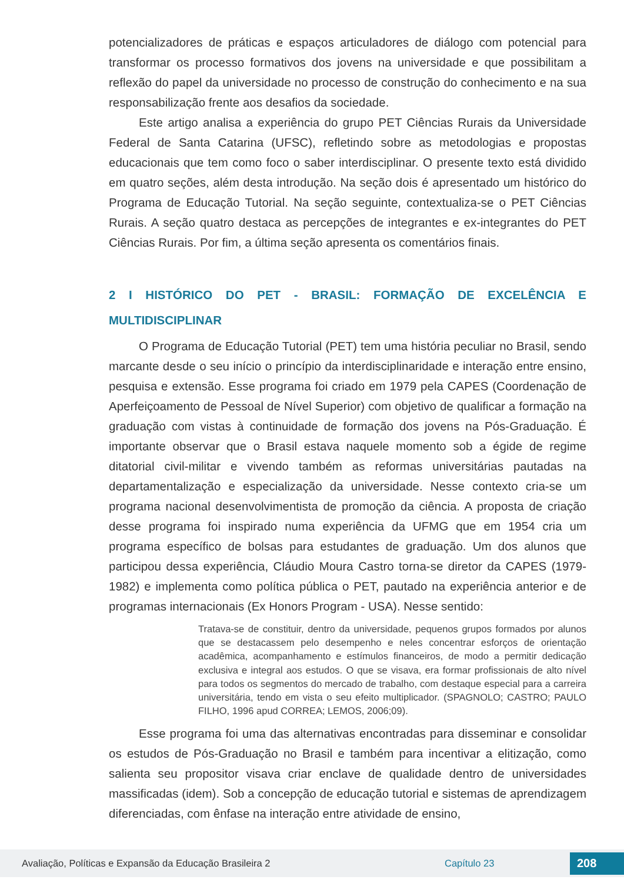potencializadores de práticas e espaços articuladores de diálogo com potencial para transformar os processo formativos dos jovens na universidade e que possibilitam a reflexão do papel da universidade no processo de construção do conhecimento e na sua responsabilização frente aos desafios da sociedade.
Este artigo analisa a experiência do grupo PET Ciências Rurais da Universidade Federal de Santa Catarina (UFSC), refletindo sobre as metodologias e propostas educacionais que tem como foco o saber interdisciplinar. O presente texto está dividido em quatro seções, além desta introdução. Na seção dois é apresentado um histórico do Programa de Educação Tutorial. Na seção seguinte, contextualiza-se o PET Ciências Rurais. A seção quatro destaca as percepções de integrantes e ex-integrantes do PET Ciências Rurais. Por fim, a última seção apresenta os comentários finais.
2 I HISTÓRICO DO PET - BRASIL: FORMAÇÃO DE EXCELÊNCIA E MULTIDISCIPLINAR
O Programa de Educação Tutorial (PET) tem uma história peculiar no Brasil, sendo marcante desde o seu início o princípio da interdisciplinaridade e interação entre ensino, pesquisa e extensão. Esse programa foi criado em 1979 pela CAPES (Coordenação de Aperfeiçoamento de Pessoal de Nível Superior) com objetivo de qualificar a formação na graduação com vistas à continuidade de formação dos jovens na Pós-Graduação. É importante observar que o Brasil estava naquele momento sob a égide de regime ditatorial civil-militar e vivendo também as reformas universitárias pautadas na departamentalização e especialização da universidade. Nesse contexto cria-se um programa nacional desenvolvimentista de promoção da ciência. A proposta de criação desse programa foi inspirado numa experiência da UFMG que em 1954 cria um programa específico de bolsas para estudantes de graduação. Um dos alunos que participou dessa experiência, Cláudio Moura Castro torna-se diretor da CAPES (1979-1982) e implementa como política pública o PET, pautado na experiência anterior e de programas internacionais (Ex Honors Program - USA). Nesse sentido:
Tratava-se de constituir, dentro da universidade, pequenos grupos formados por alunos que se destacassem pelo desempenho e neles concentrar esforços de orientação acadêmica, acompanhamento e estímulos financeiros, de modo a permitir dedicação exclusiva e integral aos estudos. O que se visava, era formar profissionais de alto nível para todos os segmentos do mercado de trabalho, com destaque especial para a carreira universitária, tendo em vista o seu efeito multiplicador. (SPAGNOLO; CASTRO; PAULO FILHO, 1996 apud CORREA; LEMOS, 2006;09).
Esse programa foi uma das alternativas encontradas para disseminar e consolidar os estudos de Pós-Graduação no Brasil e também para incentivar a elitização, como salienta seu propositor visava criar enclave de qualidade dentro de universidades massificadas (idem). Sob a concepção de educação tutorial e sistemas de aprendizagem diferenciadas, com ênfase na interação entre atividade de ensino,
Avaliação, Políticas e Expansão da Educação Brasileira 2 Capítulo 23 208